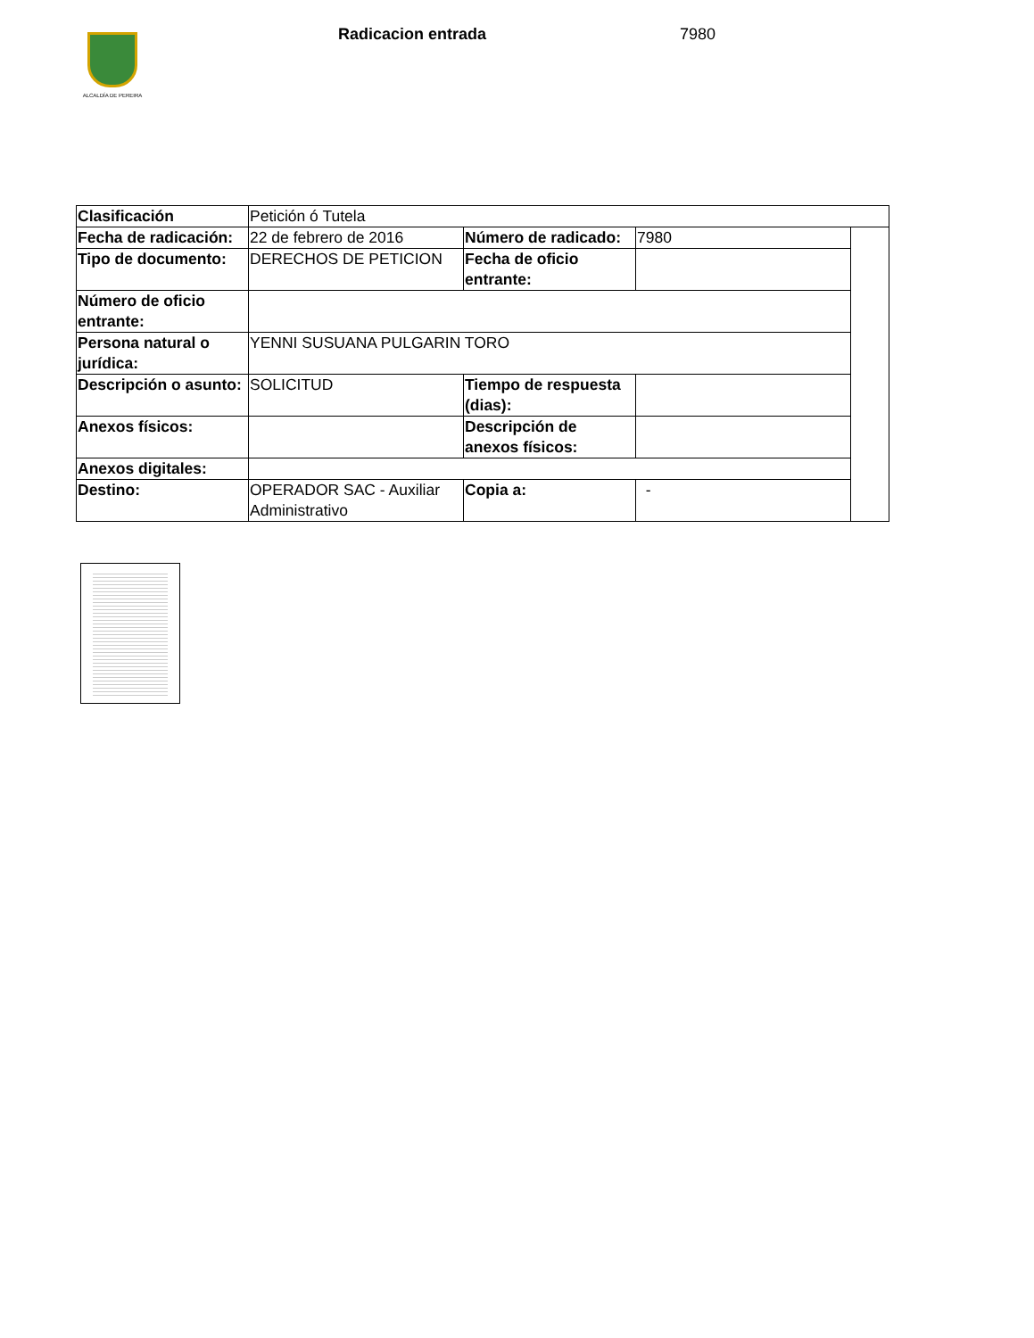ALCALDÍA DE PEREIRA Radicacion entrada 7980
| Clasificación | Petición ó Tutela | | | |
| Fecha de radicación: | 22 de febrero de 2016 | Número de radicado: | 7980 | |
| Tipo de documento: | DERECHOS DE PETICION | Fecha de oficio entrante: | | |
| Número de oficio entrante: | | | | |
| Persona natural o jurídica: | YENNI SUSUANA PULGARIN TORO | | | |
| Descripción o asunto: | SOLICITUD | Tiempo de respuesta (dias): | | |
| Anexos físicos: | | Descripción de anexos físicos: | | |
| Anexos digitales: | | | | |
| Destino: | OPERADOR SAC - Auxiliar Administrativo | Copia a: | - | |